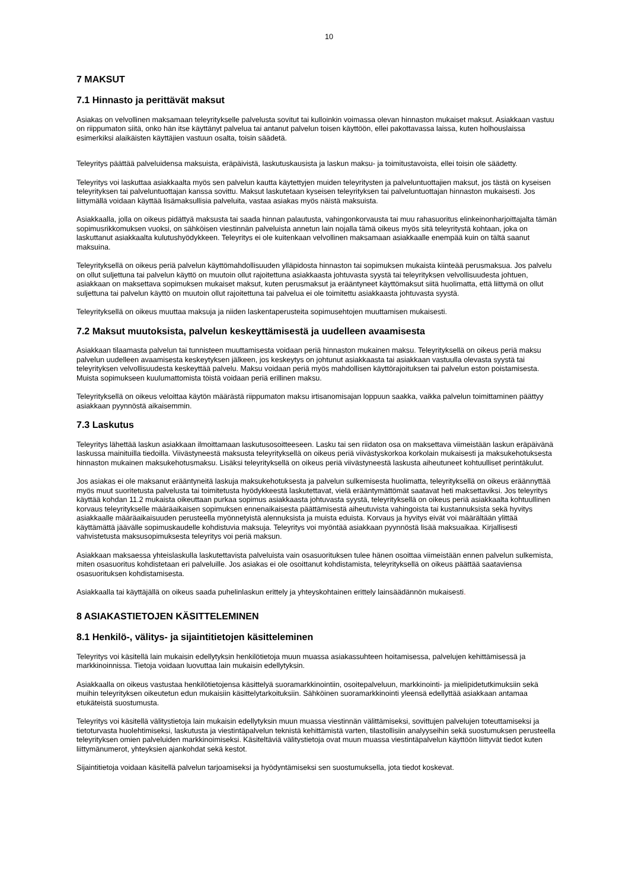10
7 MAKSUT
7.1 Hinnasto ja perittävät maksut
Asiakas on velvollinen maksamaan teleyritykselle palvelusta sovitut tai kulloinkin voimassa olevan hinnaston mukaiset maksut. Asiakkaan vastuu on riippumaton siitä, onko hän itse käyttänyt palvelua tai antanut palvelun toisen käyttöön, ellei pakottavassa laissa, kuten holhouslaissa esimerkiksi alaikäisten käyttäjien vastuun osalta, toisin säädetä.
Teleyritys päättää palveluidensa maksuista, eräpäivistä, laskutuskausista ja laskun maksu- ja toimitustavoista, ellei toisin ole säädetty.
Teleyritys voi laskuttaa asiakkaalta myös sen palvelun kautta käytettyjen muiden teleyritysten ja palveluntuottajien maksut, jos tästä on kyseisen teleyrityksen tai palveluntuottajan kanssa sovittu. Maksut laskutetaan kyseisen teleyrityksen tai palveluntuottajan hinnaston mukaisesti. Jos liittymällä voidaan käyttää lisämaksullisia palveluita, vastaa asiakas myös näistä maksuista.
Asiakkaalla, jolla on oikeus pidättyä maksusta tai saada hinnan palautusta, vahingonkorvausta tai muu rahasuoritus elinkeinonharjoittajalta tämän sopimusrikkomuksen vuoksi, on sähköisen viestinnän palveluista annetun lain nojalla tämä oikeus myös sitä teleyritystä kohtaan, joka on laskuttanut asiakkaalta kulutushyödykkeen. Teleyritys ei ole kuitenkaan velvollinen maksamaan asiakkaalle enempää kuin on tältä saanut maksuina.
Teleyrityksellä on oikeus periä palvelun käyttömahdollisuuden ylläpidosta hinnaston tai sopimuksen mukaista kiinteää perusmaksua. Jos palvelu on ollut suljettuna tai palvelun käyttö on muutoin ollut rajoitettuna asiakkaasta johtuvasta syystä tai teleyrityksen velvollisuudesta johtuen, asiakkaan on maksettava sopimuksen mukaiset maksut, kuten perusmaksut ja erääntyneet käyttömaksut siitä huolimatta, että liittymä on ollut suljettuna tai palvelun käyttö on muutoin ollut rajoitettuna tai palvelua ei ole toimitettu asiakkaasta johtuvasta syystä.
Teleyrityksellä on oikeus muuttaa maksuja ja niiden laskentaperusteita sopimusehtojen muuttamisen mukaisesti.
7.2 Maksut muutoksista, palvelun keskeyttämisestä ja uudelleen avaamisesta
Asiakkaan tilaamasta palvelun tai tunnisteen muuttamisesta voidaan periä hinnaston mukainen maksu. Teleyrityksellä on oikeus periä maksu palvelun uudelleen avaamisesta keskeytyksen jälkeen, jos keskeytys on johtunut asiakkaasta tai asiakkaan vastuulla olevasta syystä tai teleyrityksen velvollisuudesta keskeyttää palvelu. Maksu voidaan periä myös mahdollisen käyttörajoituksen tai palvelun eston poistamisesta. Muista sopimukseen kuulumattomista töistä voidaan periä erillinen maksu.
Teleyrityksellä on oikeus veloittaa käytön määrästä riippumaton maksu irtisanomisajan loppuun saakka, vaikka palvelun toimittaminen päättyy asiakkaan pyynnöstä aikaisemmin.
7.3 Laskutus
Teleyritys lähettää laskun asiakkaan ilmoittamaan laskutusosoitteeseen. Lasku tai sen riidaton osa on maksettava viimeistään laskun eräpäivänä laskussa mainituilla tiedoilla. Viivästyneestä maksusta teleyrityksellä on oikeus periä viivästyskorkoa korkolain mukaisesti ja maksukehotuksesta hinnaston mukainen maksukehotusmaksu. Lisäksi teleyrityksellä on oikeus periä viivästyneestä laskusta aiheutuneet kohtuulliset perintäkulut.
Jos asiakas ei ole maksanut erääntyneitä laskuja maksukehotuksesta ja palvelun sulkemisesta huolimatta, teleyrityksellä on oikeus eräännyttää myös muut suoritetusta palvelusta tai toimitetusta hyödykkeestä laskutettavat, vielä erääntymättömät saatavat heti maksettaviksi. Jos teleyritys käyttää kohdan 11.2 mukaista oikeuttaan purkaa sopimus asiakkaasta johtuvasta syystä, teleyrityksellä on oikeus periä asiakkaalta kohtuullinen korvaus teleyritykselle määräaikaisen sopimuksen ennenaikaisesta päättämisestä aiheutuvista vahingoista tai kustannuksista sekä hyvitys asiakkaalle määräaikaisuuden perusteella myönnetyistä alennuksista ja muista eduista. Korvaus ja hyvitys eivät voi määrältään ylittää käyttämättä jäävälle sopimuskaudelle kohdistuvia maksuja. Teleyritys voi myöntää asiakkaan pyynnöstä lisää maksuaikaa. Kirjallisesti vahvistetusta maksusopimuksesta teleyritys voi periä maksun.
Asiakkaan maksaessa yhteislaskulla laskutettavista palveluista vain osasuorituksen tulee hänen osoittaa viimeistään ennen palvelun sulkemista, miten osasuoritus kohdistetaan eri palveluille. Jos asiakas ei ole osoittanut kohdistamista, teleyrityksellä on oikeus päättää saataviensa osasuorituksen kohdistamisesta.
Asiakkaalla tai käyttäjällä on oikeus saada puhelinlaskun erittely ja yhteyskohtainen erittely lainsäädännön mukaisesti.
8 ASIAKASTIETOJEN KÄSITTELEMINEN
8.1 Henkilö-, välitys- ja sijaintitietojen käsitteleminen
Teleyritys voi käsitellä lain mukaisin edellytyksin henkilötietoja muun muassa asiakassuhteen hoitamisessa, palvelujen kehittämisessä ja markkinoinnissa. Tietoja voidaan luovuttaa lain mukaisin edellytyksin.
Asiakkaalla on oikeus vastustaa henkilötietojensa käsittelyä suoramarkkinointiin, osoitepalveluun, markkinointi- ja mielipidetutkimuksiin sekä muihin teleyrityksen oikeutetun edun mukaisiin käsittelytarkoituksiin. Sähköinen suoramarkkinointi yleensä edellyttää asiakkaan antamaa etukäteistä suostumusta.
Teleyritys voi käsitellä välitystietoja lain mukaisin edellytyksin muun muassa viestinnän välittämiseksi, sovittujen palvelujen toteuttamiseksi ja tietoturvasta huolehtimiseksi, laskutusta ja viestintäpalvelun teknistä kehittämistä varten, tilastollisiin analyyseihin sekä suostumuksen perusteella teleyrityksen omien palveluiden markkinoimiseksi. Käsiteltäviä välitystietoja ovat muun muassa viestintäpalvelun käyttöön liittyvät tiedot kuten liittymänumerot, yhteyksien ajankohdat sekä kestot.
Sijaintitietoja voidaan käsitellä palvelun tarjoamiseksi ja hyödyntämiseksi sen suostumuksella, jota tiedot koskevat.